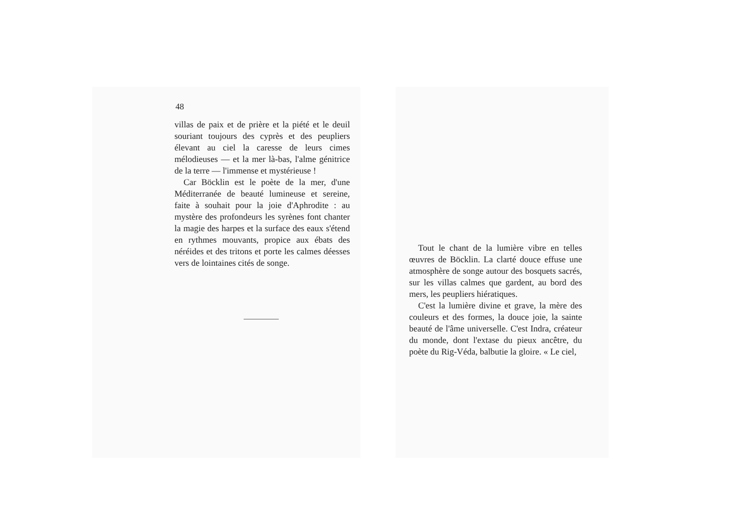48
villas de paix et de prière et la piété et le deuil souriant toujours des cyprès et des peupliers élevant au ciel la caresse de leurs cimes mélodieuses — et la mer là-bas, l'alme génitrice de la terre — l'immense et mystérieuse !
Car Böcklin est le poète de la mer, d'une Méditerranée de beauté lumineuse et sereine, faite à souhait pour la joie d'Aphrodite : au mystère des profondeurs les syrènes font chanter la magie des harpes et la surface des eaux s'étend en rythmes mouvants, propice aux ébats des néréides et des tritons et porte les calmes déesses vers de lointaines cités de songe.
Tout le chant de la lumière vibre en telles œuvres de Böcklin. La clarté douce effuse une atmosphère de songe autour des bosquets sacrés, sur les villas calmes que gardent, au bord des mers, les peupliers hiératiques.
C'est la lumière divine et grave, la mère des couleurs et des formes, la douce joie, la sainte beauté de l'âme universelle. C'est Indra, créateur du monde, dont l'extase du pieux ancêtre, du poète du Rig-Véda, balbutie la gloire. « Le ciel,